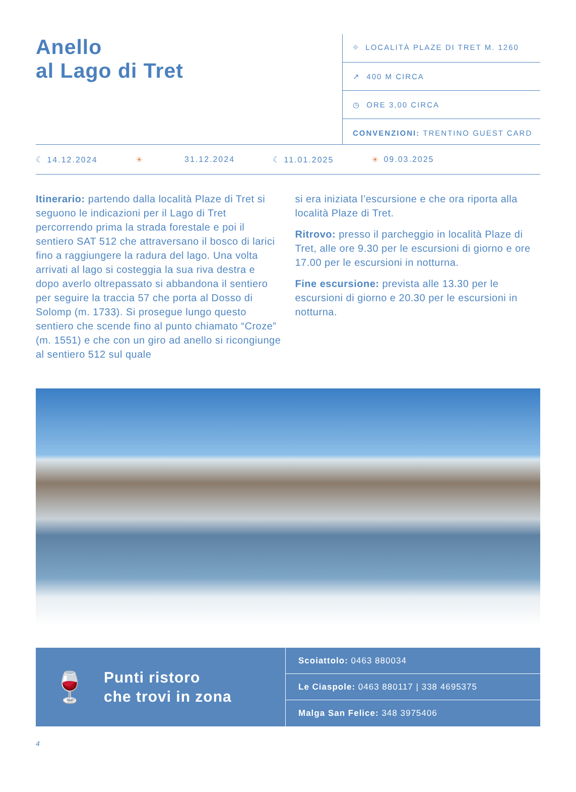Anello
al Lago di Tret
⌖ LOCALITÀ PLAZE DI TRET M. 1260
↗ 400 M CIRCA
◷ ORE 3,00 CIRCA
CONVENZIONI: TRENTINO GUEST CARD
☾ 14.12.2024 ☀ 31.12.2024 ☾ 11.01.2025 ☀ 09.03.2025
Itinerario: partendo dalla località Plaze di Tret si seguono le indicazioni per il Lago di Tret percorrendo prima la strada forestale e poi il sentiero SAT 512 che attraversano il bosco di larici fino a raggiungere la radura del lago. Una volta arrivati al lago si costeggia la sua riva destra e dopo averlo oltrepassato si abbandona il sentiero per seguire la traccia 57 che porta al Dosso di Solomp (m. 1733). Si prosegue lungo questo sentiero che scende fino al punto chiamato “Croze” (m. 1551) e che con un giro ad anello si ricongiunge al sentiero 512 sul quale
si era iniziata l’escursione e che ora riporta alla località Plaze di Tret.
Ritrovo: presso il parcheggio in località Plaze di Tret, alle ore 9.30 per le escursioni di giorno e ore 17.00 per le escursioni in notturna.
Fine escursione: prevista alle 13.30 per le escursioni di giorno e 20.30 per le escursioni in notturna.
🍷
Punti ristoro
che trovi in zona
Scoiattolo: 0463 880034
Le Ciaspole: 0463 880117 | 338 4695375
Malga San Felice: 348 3975406
4